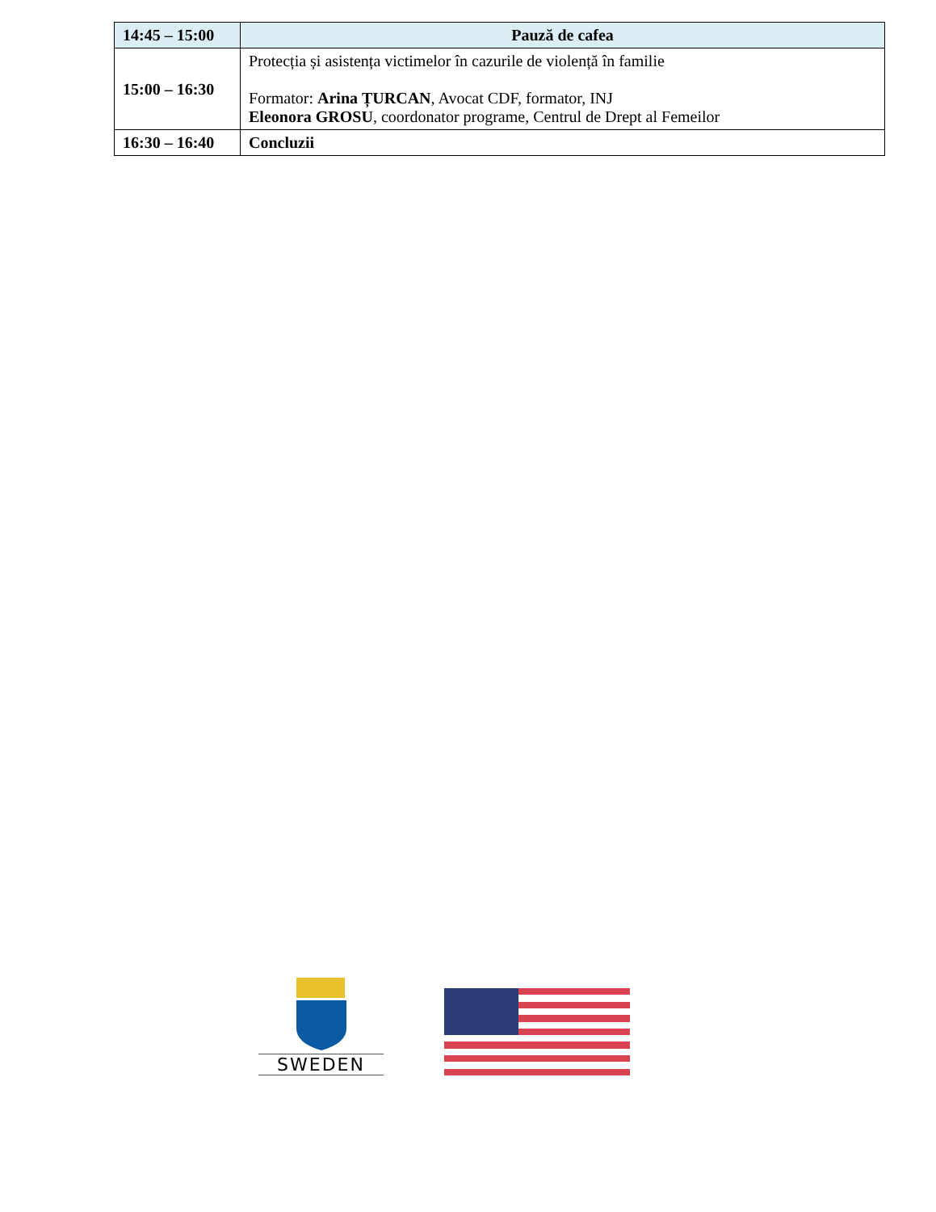| 14:45 – 15:00 | Pauză de cafea |
| 15:00 – 16:30 | Protecția și asistența victimelor în cazurile de violență în familie Formator: Arina ȚURCAN , Avocat CDF, formator, INJ Eleonora GROSU , coordonator programe, Centrul de Drept al Femeilor |
| 16:30 – 16:40 | Concluzii |
SWEDEN